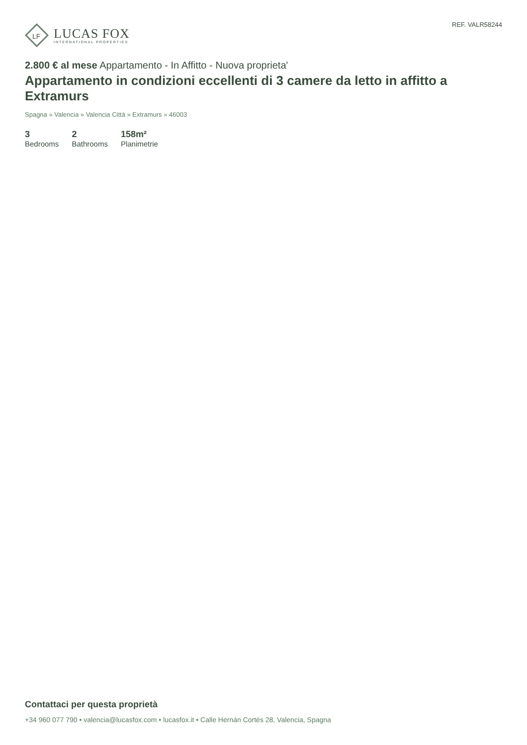LF
LUCAS FOX
INTERNATIONAL PROPERTIES
REF. VALR58244
2.800 € al mese Appartamento - In Affitto - Nuova proprieta'
Appartamento in condizioni eccellenti di 3 camere da letto in affitto a Extramurs
Spagna » Valencia » Valencia Città » Extramurs » 46003
3
Bedrooms
2
Bathrooms
158m²
Planimetrie
Contattaci per questa proprietà
+34 960 077 790 • valencia@lucasfox.com • lucasfox.it • Calle Hernán Cortés 28, Valencia, Spagna